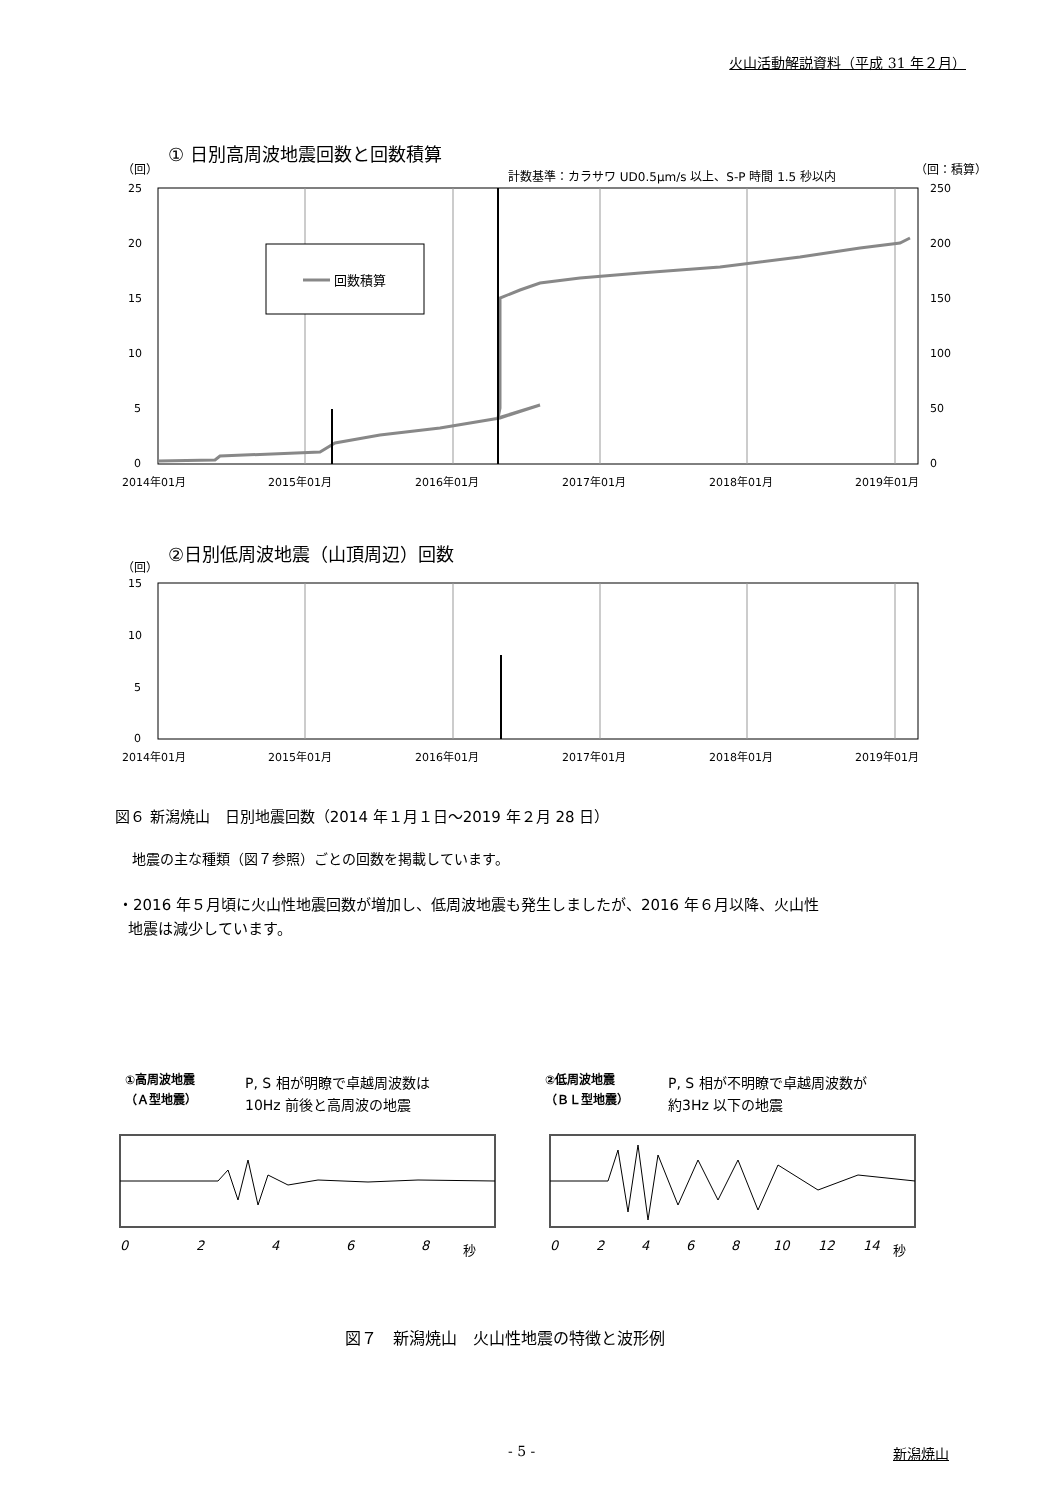火山活動解説資料（平成 31 年２月）
① 日別高周波地震回数と回数積算
（回）
計数基準：カラサワ UD0.5μm/s 以上、S-P 時間 1.5 秒以内
（回：積算）
回数積算
25
20
15
10
5
0
250
200
150
100
50
0
2014年01月
2015年01月
2016年01月
2017年01月
2018年01月
2019年01月
②日別低周波地震（山頂周辺）回数
（回）
15
10
5
0
2014年01月
2015年01月
2016年01月
2017年01月
2018年01月
2019年01月
図６ 新潟焼山　日別地震回数（2014 年１月１日～2019 年２月 28 日）
地震の主な種類（図７参照）ごとの回数を掲載しています。
・2016 年５月頃に火山性地震回数が増加し、低周波地震も発生しましたが、2016 年６月以降、火山性
地震は減少しています。
①高周波地震
（Ａ型地震）
P, S 相が明瞭で卓越周波数は
10Hz 前後と高周波の地震
②低周波地震
（ＢＬ型地震）
P, S 相が不明瞭で卓越周波数が
約3Hz 以下の地震
0
2
4
6
8
秒
0
2
4
6
8
10
12
14
秒
図７　新潟焼山　火山性地震の特徴と波形例
- 5 - 新潟焼山